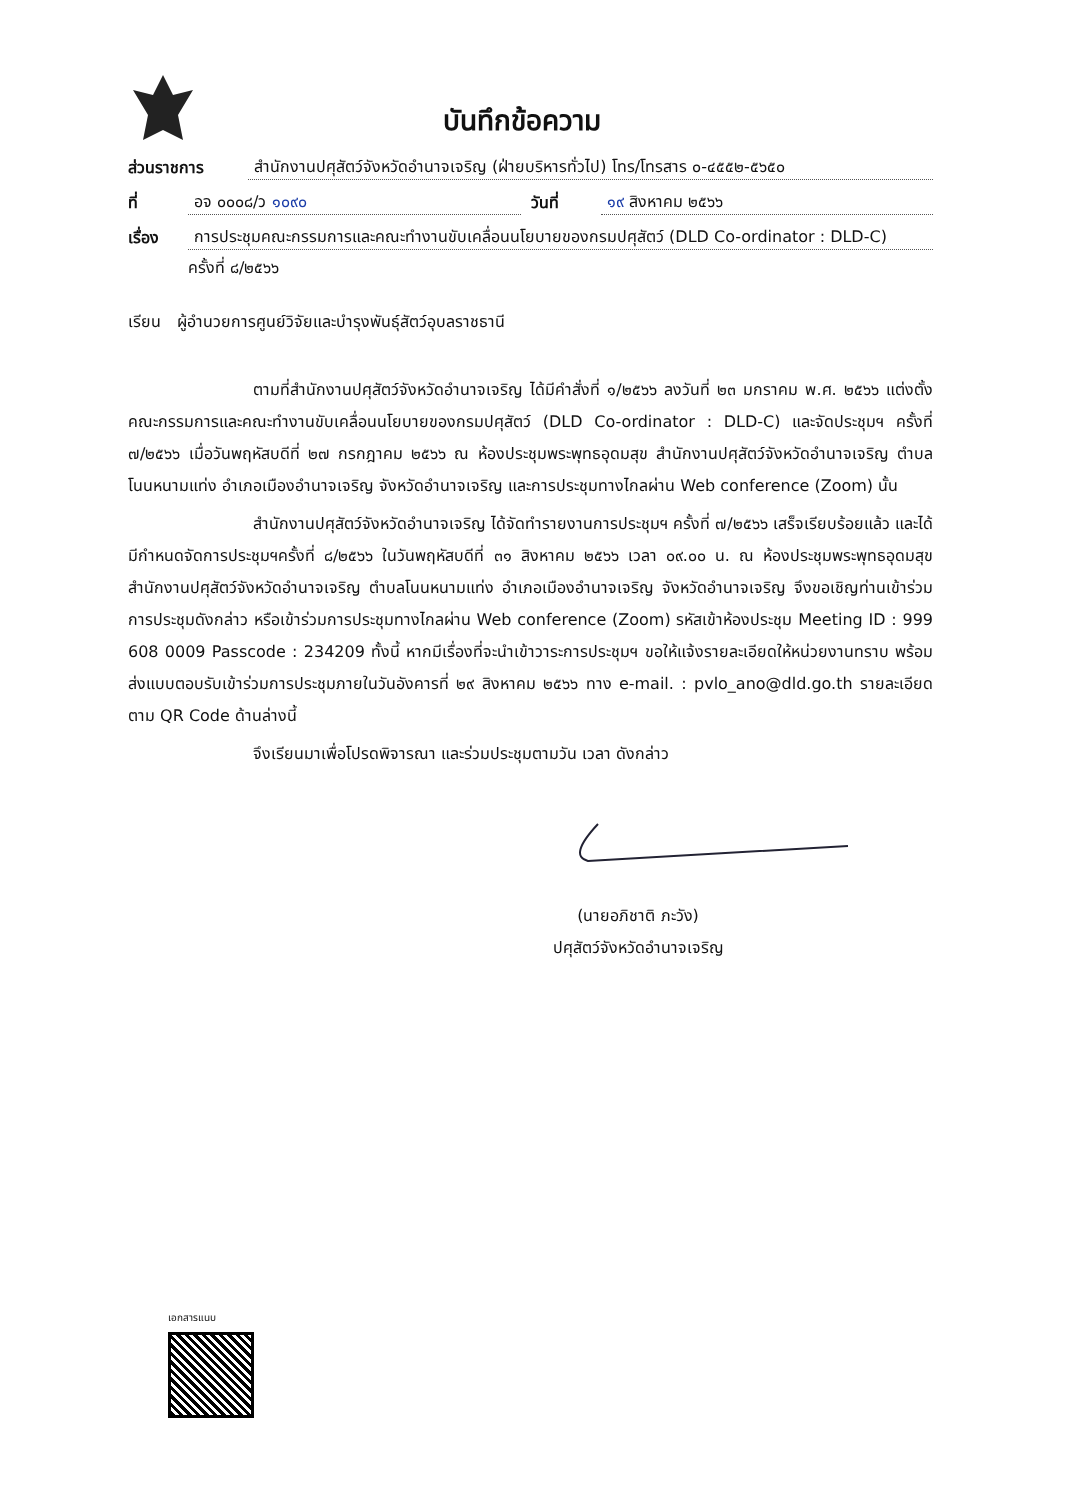บันทึกข้อความ
ส่วนราชการ สำนักงานปศุสัตว์จังหวัดอำนาจเจริญ (ฝ่ายบริหารทั่วไป) โทร/โทรสาร ๐-๔๕๕๒-๕๖๕๐
ที่ อจ ๐๐๐๘/ว ๑๐๙๐ วันที่ ๑๙ สิงหาคม ๒๕๖๖
เรื่อง การประชุมคณะกรรมการและคณะทำงานขับเคลื่อนนโยบายของกรมปศุสัตว์ (DLD Co-ordinator : DLD-C)
ครั้งที่ ๘/๒๕๖๖
เรียน ผู้อำนวยการศูนย์วิจัยและบำรุงพันธุ์สัตว์อุบลราชธานี
ตามที่สำนักงานปศุสัตว์จังหวัดอำนาจเจริญ ได้มีคำสั่งที่ ๑/๒๕๖๖ ลงวันที่ ๒๓ มกราคม พ.ศ. ๒๕๖๖ แต่งตั้งคณะกรรมการและคณะทำงานขับเคลื่อนนโยบายของกรมปศุสัตว์ (DLD Co-ordinator : DLD-C) และจัดประชุมฯ ครั้งที่ ๗/๒๕๖๖ เมื่อวันพฤหัสบดีที่ ๒๗ กรกฎาคม ๒๕๖๖ ณ ห้องประชุมพระพุทธอุดมสุข สำนักงานปศุสัตว์จังหวัดอำนาจเจริญ ตำบลโนนหนามแท่ง อำเภอเมืองอำนาจเจริญ จังหวัดอำนาจเจริญ และการประชุมทางไกลผ่าน Web conference (Zoom) นั้น
สำนักงานปศุสัตว์จังหวัดอำนาจเจริญ ได้จัดทำรายงานการประชุมฯ ครั้งที่ ๗/๒๕๖๖ เสร็จเรียบร้อยแล้ว และได้มีกำหนดจัดการประชุมฯครั้งที่ ๘/๒๕๖๖ ในวันพฤหัสบดีที่ ๓๑ สิงหาคม ๒๕๖๖ เวลา ๐๙.๐๐ น. ณ ห้องประชุมพระพุทธอุดมสุข สำนักงานปศุสัตว์จังหวัดอำนาจเจริญ ตำบลโนนหนามแท่ง อำเภอเมืองอำนาจเจริญ จังหวัดอำนาจเจริญ จึงขอเชิญท่านเข้าร่วมการประชุมดังกล่าว หรือเข้าร่วมการประชุมทางไกลผ่าน Web conference (Zoom) รหัสเข้าห้องประชุม Meeting ID : 999 608 0009 Passcode : 234209 ทั้งนี้ หากมีเรื่องที่จะนำเข้าวาระการประชุมฯ ขอให้แจ้งรายละเอียดให้หน่วยงานทราบ พร้อมส่งแบบตอบรับเข้าร่วมการประชุมภายในวันอังคารที่ ๒๙ สิงหาคม ๒๕๖๖ ทาง e-mail. : pvlo_ano@dld.go.th รายละเอียดตาม QR Code ด้านล่างนี้
จึงเรียนมาเพื่อโปรดพิจารณา และร่วมประชุมตามวัน เวลา ดังกล่าว
(นายอภิชาติ ภะวัง)
ปศุสัตว์จังหวัดอำนาจเจริญ
เอกสารแนบ